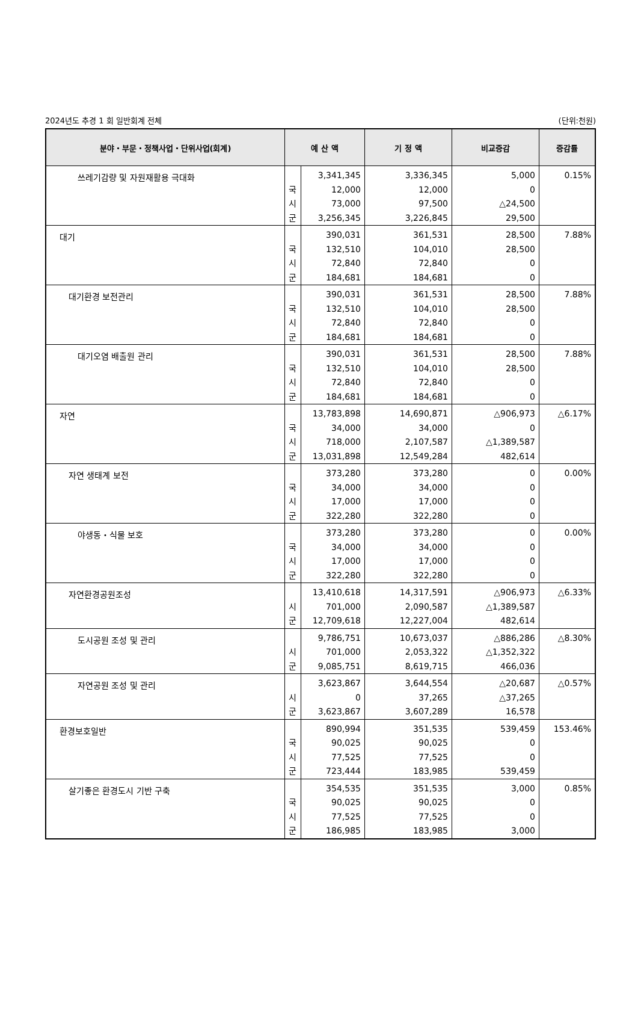2024년도 추경 1 회 일반회계 전체 (단위:천원)
| 분야・부문・정책사업・단위사업(회계) | 예 산 액 | | 기 정 액 | 비교증감 | 증감률 |
| --- | --- | --- | --- | --- | --- |
| 쓰레기감량 및 자원재활용 극대화 | 국 시 군 | 3,341,345 12,000 73,000 3,256,345 | 3,336,345 12,000 97,500 3,226,845 | 5,000 0 △24,500 29,500 | 0.15% |
| 대기 | 국 시 군 | 390,031 132,510 72,840 184,681 | 361,531 104,010 72,840 184,681 | 28,500 28,500 0 0 | 7.88% |
| 대기환경 보전관리 | 국 시 군 | 390,031 132,510 72,840 184,681 | 361,531 104,010 72,840 184,681 | 28,500 28,500 0 0 | 7.88% |
| 대기오염 배출원 관리 | 국 시 군 | 390,031 132,510 72,840 184,681 | 361,531 104,010 72,840 184,681 | 28,500 28,500 0 0 | 7.88% |
| 자연 | 국 시 군 | 13,783,898 34,000 718,000 13,031,898 | 14,690,871 34,000 2,107,587 12,549,284 | △906,973 0 △1,389,587 482,614 | △6.17% |
| 자연 생태계 보전 | 국 시 군 | 373,280 34,000 17,000 322,280 | 373,280 34,000 17,000 322,280 | 0 0 0 0 | 0.00% |
| 야생동・식물 보호 | 국 시 군 | 373,280 34,000 17,000 322,280 | 373,280 34,000 17,000 322,280 | 0 0 0 0 | 0.00% |
| 자연환경공원조성 | 시 군 | 13,410,618 701,000 12,709,618 | 14,317,591 2,090,587 12,227,004 | △906,973 △1,389,587 482,614 | △6.33% |
| 도시공원 조성 및 관리 | 시 군 | 9,786,751 701,000 9,085,751 | 10,673,037 2,053,322 8,619,715 | △886,286 △1,352,322 466,036 | △8.30% |
| 자연공원 조성 및 관리 | 시 군 | 3,623,867 0 3,623,867 | 3,644,554 37,265 3,607,289 | △20,687 △37,265 16,578 | △0.57% |
| 환경보호일반 | 국 시 군 | 890,994 90,025 77,525 723,444 | 351,535 90,025 77,525 183,985 | 539,459 0 0 539,459 | 153.46% |
| 살기좋은 환경도시 기반 구축 | 국 시 군 | 354,535 90,025 77,525 186,985 | 351,535 90,025 77,525 183,985 | 3,000 0 0 3,000 | 0.85% |